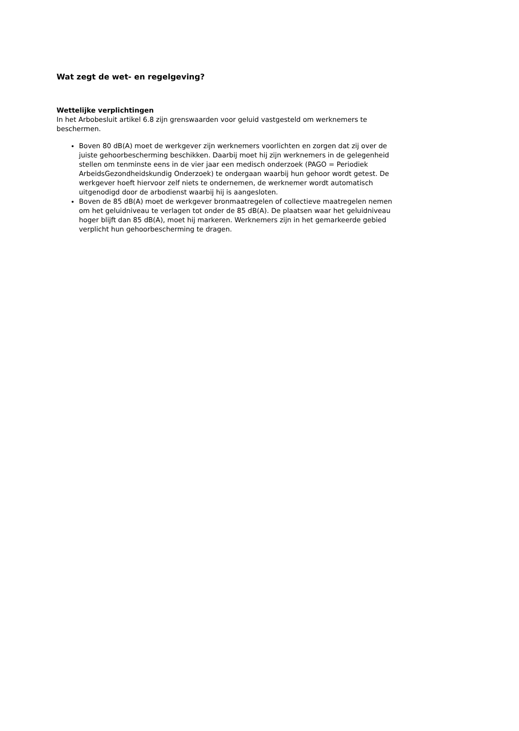Wat zegt de wet- en regelgeving?
Wettelijke verplichtingen
In het Arbobesluit artikel 6.8 zijn grenswaarden voor geluid vastgesteld om werknemers te beschermen.
Boven 80 dB(A) moet de werkgever zijn werknemers voorlichten en zorgen dat zij over de juiste gehoorbescherming beschikken. Daarbij moet hij zijn werknemers in de gelegenheid stellen om tenminste eens in de vier jaar een medisch onderzoek (PAGO = Periodiek ArbeidsGezondheidskundig Onderzoek) te ondergaan waarbij hun gehoor wordt getest. De werkgever hoeft hiervoor zelf niets te ondernemen, de werknemer wordt automatisch uitgenodigd door de arbodienst waarbij hij is aangesloten.
Boven de 85 dB(A) moet de werkgever bronmaatregelen of collectieve maatregelen nemen om het geluidniveau te verlagen tot onder de 85 dB(A). De plaatsen waar het geluidniveau hoger blijft dan 85 dB(A), moet hij markeren. Werknemers zijn in het gemarkeerde gebied verplicht hun gehoorbescherming te dragen.